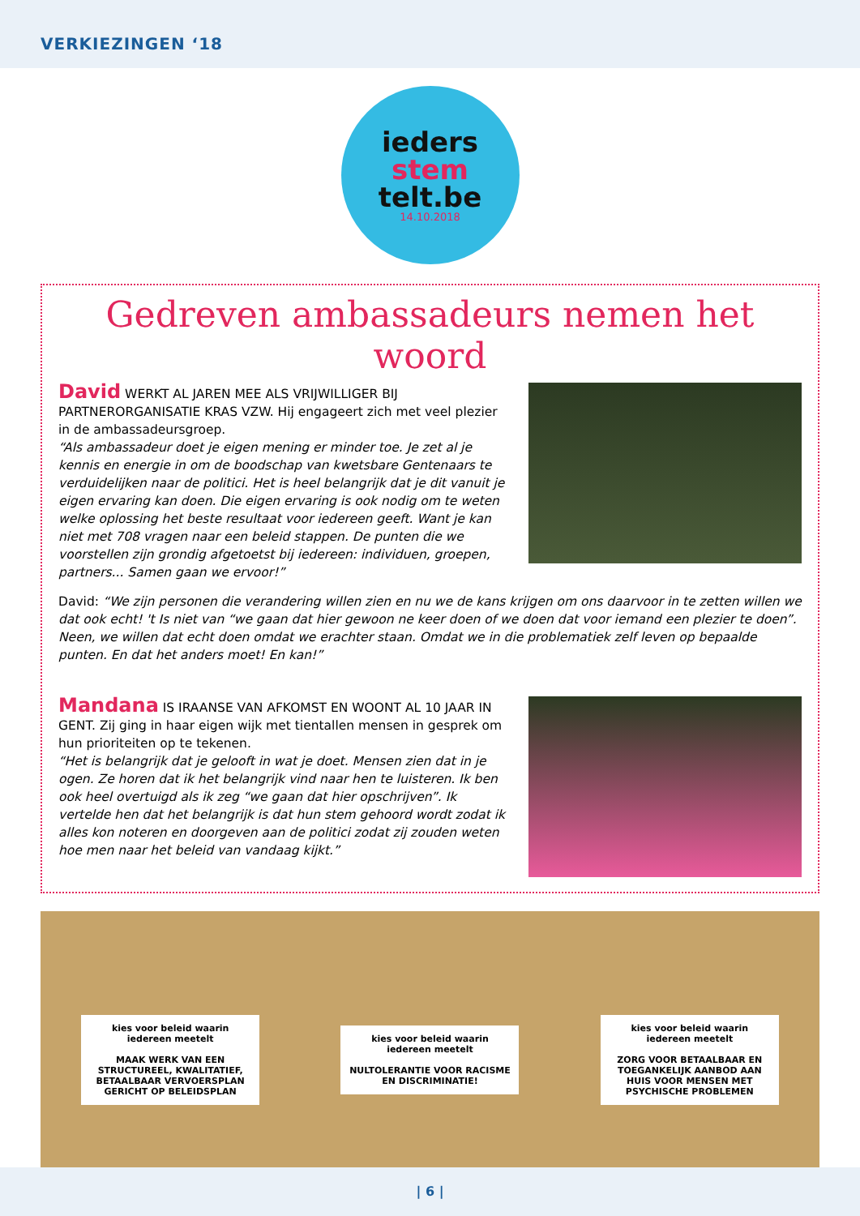VERKIEZINGEN ‘18
ieders
stem
telt.be
14.10.2018
Gedreven ambassadeurs nemen het woord
David WERKT AL JAREN MEE ALS VRIJWILLIGER BIJ PARTNERORGANISATIE KRAS VZW. Hij engageert zich met veel plezier in de ambassadeursgroep.
“Als ambassadeur doet je eigen mening er minder toe. Je zet al je kennis en energie in om de boodschap van kwetsbare Gentenaars te verduidelijken naar de politici. Het is heel belangrijk dat je dit vanuit je eigen ervaring kan doen. Die eigen ervaring is ook nodig om te weten welke oplossing het beste resultaat voor iedereen geeft. Want je kan niet met 708 vragen naar een beleid stappen. De punten die we voorstellen zijn grondig afgetoetst bij iedereen: individuen, groepen, partners... Samen gaan we ervoor!”
David: “We zijn personen die verandering willen zien en nu we de kans krijgen om ons daarvoor in te zetten willen we dat ook echt! 't Is niet van “we gaan dat hier gewoon ne keer doen of we doen dat voor iemand een plezier te doen”. Neen, we willen dat echt doen omdat we erachter staan. Omdat we in die problematiek zelf leven op bepaalde punten. En dat het anders moet! En kan!”
Mandana IS IRAANSE VAN AFKOMST EN WOONT AL 10 JAAR IN GENT. Zij ging in haar eigen wijk met tientallen mensen in gesprek om hun prioriteiten op te tekenen.
“Het is belangrijk dat je gelooft in wat je doet. Mensen zien dat in je ogen. Ze horen dat ik het belangrijk vind naar hen te luisteren. Ik ben ook heel overtuigd als ik zeg “we gaan dat hier opschrijven”. Ik vertelde hen dat het belangrijk is dat hun stem gehoord wordt zodat ik alles kon noteren en doorgeven aan de politici zodat zij zouden weten hoe men naar het beleid van vandaag kijkt.”
kies voor beleid waarin iedereen meetelt
MAAK WERK VAN EEN STRUCTUREEL, KWALITATIEF, BETAALBAAR VERVOERSPLAN GERICHT OP BELEIDSPLAN
kies voor beleid waarin iedereen meetelt
NULTOLERANTIE VOOR RACISME EN DISCRIMINATIE!
kies voor beleid waarin iedereen meetelt
ZORG VOOR BETAALBAAR EN TOEGANKELIJK AANBOD AAN HUIS VOOR MENSEN MET PSYCHISCHE PROBLEMEN
| 6 |